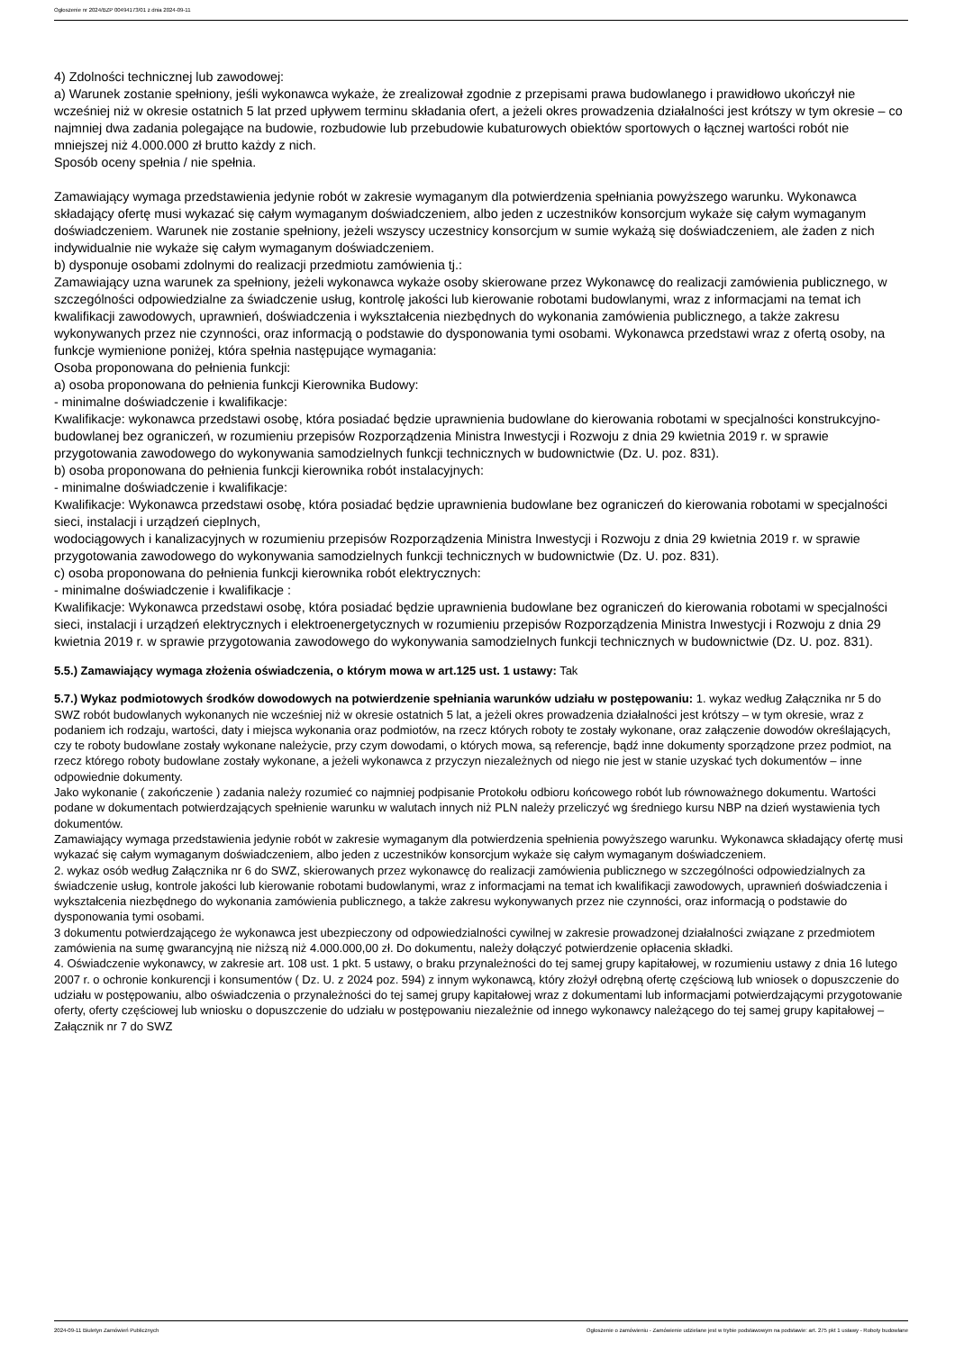Ogłoszenie nr 2024/BZP 00494173/01 z dnia 2024-09-11
4) Zdolności technicznej lub zawodowej:
a) Warunek zostanie spełniony, jeśli wykonawca wykaże, że zrealizował zgodnie z przepisami prawa budowlanego i prawidłowo ukończył nie wcześniej niż w okresie ostatnich 5 lat przed upływem terminu składania ofert, a jeżeli okres prowadzenia działalności jest krótszy w tym okresie – co najmniej dwa zadania polegające na budowie, rozbudowie lub przebudowie kubaturowych obiektów sportowych o łącznej wartości robót nie mniejszej niż 4.000.000 zł brutto każdy z nich.
Sposób oceny spełnia / nie spełnia.
Zamawiający wymaga przedstawienia jedynie robót w zakresie wymaganym dla potwierdzenia spełniania powyższego warunku. Wykonawca składający ofertę musi wykazać się całym wymaganym doświadczeniem, albo jeden z uczestników konsorcjum wykaże się całym wymaganym doświadczeniem. Warunek nie zostanie spełniony, jeżeli wszyscy uczestnicy konsorcjum w sumie wykażą się doświadczeniem, ale żaden z nich indywidualnie nie wykaże się całym wymaganym doświadczeniem.
b) dysponuje osobami zdolnymi do realizacji przedmiotu zamówienia tj.:
Zamawiający uzna warunek za spełniony, jeżeli wykonawca wykaże osoby skierowane przez Wykonawcę do realizacji zamówienia publicznego, w szczególności odpowiedzialne za świadczenie usług, kontrolę jakości lub kierowanie robotami budowlanymi, wraz z informacjami na temat ich kwalifikacji zawodowych, uprawnień, doświadczenia i wykształcenia niezbędnych do wykonania zamówienia publicznego, a także zakresu wykonywanych przez nie czynności, oraz informacją o podstawie do dysponowania tymi osobami. Wykonawca przedstawi wraz z ofertą osoby, na funkcje wymienione poniżej, która spełnia następujące wymagania:
Osoba proponowana do pełnienia funkcji:
a) osoba proponowana do pełnienia funkcji Kierownika Budowy:
- minimalne doświadczenie i kwalifikacje:
Kwalifikacje: wykonawca przedstawi osobę, która posiadać będzie uprawnienia budowlane do kierowania robotami w specjalności konstrukcyjno-budowlanej bez ograniczeń, w rozumieniu przepisów Rozporządzenia Ministra Inwestycji i Rozwoju z dnia 29 kwietnia 2019 r. w sprawie przygotowania zawodowego do wykonywania samodzielnych funkcji technicznych w budownictwie (Dz. U. poz. 831).
b) osoba proponowana do pełnienia funkcji kierownika robót instalacyjnych:
- minimalne doświadczenie i kwalifikacje:
Kwalifikacje: Wykonawca przedstawi osobę, która posiadać będzie uprawnienia budowlane bez ograniczeń do kierowania robotami w specjalności sieci, instalacji i urządzeń cieplnych,
wodociągowych i kanalizacyjnych w rozumieniu przepisów Rozporządzenia Ministra Inwestycji i Rozwoju z dnia 29 kwietnia 2019 r. w sprawie przygotowania zawodowego do wykonywania samodzielnych funkcji technicznych w budownictwie (Dz. U. poz. 831).
c) osoba proponowana do pełnienia funkcji kierownika robót elektrycznych:
- minimalne doświadczenie i kwalifikacje :
Kwalifikacje: Wykonawca przedstawi osobę, która posiadać będzie uprawnienia budowlane bez ograniczeń do kierowania robotami w specjalności sieci, instalacji i urządzeń elektrycznych i elektroenergetycznych w rozumieniu przepisów Rozporządzenia Ministra Inwestycji i Rozwoju z dnia 29 kwietnia 2019 r. w sprawie przygotowania zawodowego do wykonywania samodzielnych funkcji technicznych w budownictwie (Dz. U. poz. 831).
5.5.) Zamawiający wymaga złożenia oświadczenia, o którym mowa w art.125 ust. 1 ustawy: Tak
5.7.) Wykaz podmiotowych środków dowodowych na potwierdzenie spełniania warunków udziału w postępowaniu: 1. wykaz według Załącznika nr 5 do SWZ robót budowlanych wykonanych nie wcześniej niż w okresie ostatnich 5 lat, a jeżeli okres prowadzenia działalności jest krótszy – w tym okresie, wraz z podaniem ich rodzaju, wartości, daty i miejsca wykonania oraz podmiotów, na rzecz których roboty te zostały wykonane, oraz załączenie dowodów określających, czy te roboty budowlane zostały wykonane należycie, przy czym dowodami, o których mowa, są referencje, bądź inne dokumenty sporządzone przez podmiot, na rzecz którego roboty budowlane zostały wykonane, a jeżeli wykonawca z przyczyn niezależnych od niego nie jest w stanie uzyskać tych dokumentów – inne odpowiednie dokumenty.
Jako wykonanie ( zakończenie ) zadania należy rozumieć co najmniej podpisanie Protokołu odbioru końcowego robót lub równoważnego dokumentu. Wartości podane w dokumentach potwierdzających spełnienie warunku w walutach innych niż PLN należy przeliczyć wg średniego kursu NBP na dzień wystawienia tych dokumentów.
Zamawiający wymaga przedstawienia jedynie robót w zakresie wymaganym dla potwierdzenia spełnienia powyższego warunku. Wykonawca składający ofertę musi wykazać się całym wymaganym doświadczeniem, albo jeden z uczestników konsorcjum wykaże się całym wymaganym doświadczeniem.
2. wykaz osób według Załącznika nr 6 do SWZ, skierowanych przez wykonawcę do realizacji zamówienia publicznego w szczególności odpowiedzialnych za świadczenie usług, kontrole jakości lub kierowanie robotami budowlanymi, wraz z informacjami na temat ich kwalifikacji zawodowych, uprawnień doświadczenia i wykształcenia niezbędnego do wykonania zamówienia publicznego, a także zakresu wykonywanych przez nie czynności, oraz informacją o podstawie do dysponowania tymi osobami.
3 dokumentu potwierdzającego że wykonawca jest ubezpieczony od odpowiedzialności cywilnej w zakresie prowadzonej działalności związane z przedmiotem zamówienia na sumę gwarancyjną nie niższą niż 4.000.000,00 zł. Do dokumentu, należy dołączyć potwierdzenie opłacenia składki.
4. Oświadczenie wykonawcy, w zakresie art. 108 ust. 1 pkt. 5 ustawy, o braku przynależności do tej samej grupy kapitałowej, w rozumieniu ustawy z dnia 16 lutego 2007 r. o ochronie konkurencji i konsumentów ( Dz. U. z 2024 poz. 594) z innym wykonawcą, który złożył odrębną ofertę częściową lub wniosek o dopuszczenie do udziału w postępowaniu, albo oświadczenia o przynależności do tej samej grupy kapitałowej wraz z dokumentami lub informacjami potwierdzającymi przygotowanie oferty, oferty częściowej lub wniosku o dopuszczenie do udziału w postępowaniu niezależnie od innego wykonawcy należącego do tej samej grupy kapitałowej – Załącznik nr 7 do SWZ
2024-09-11 Biuletyn Zamówień Publicznych Ogłoszenie o zamówieniu - Zamówienie udzielane jest w trybie podstawowym na podstawie: art. 275 pkt 1 ustawy - Roboty budowlane